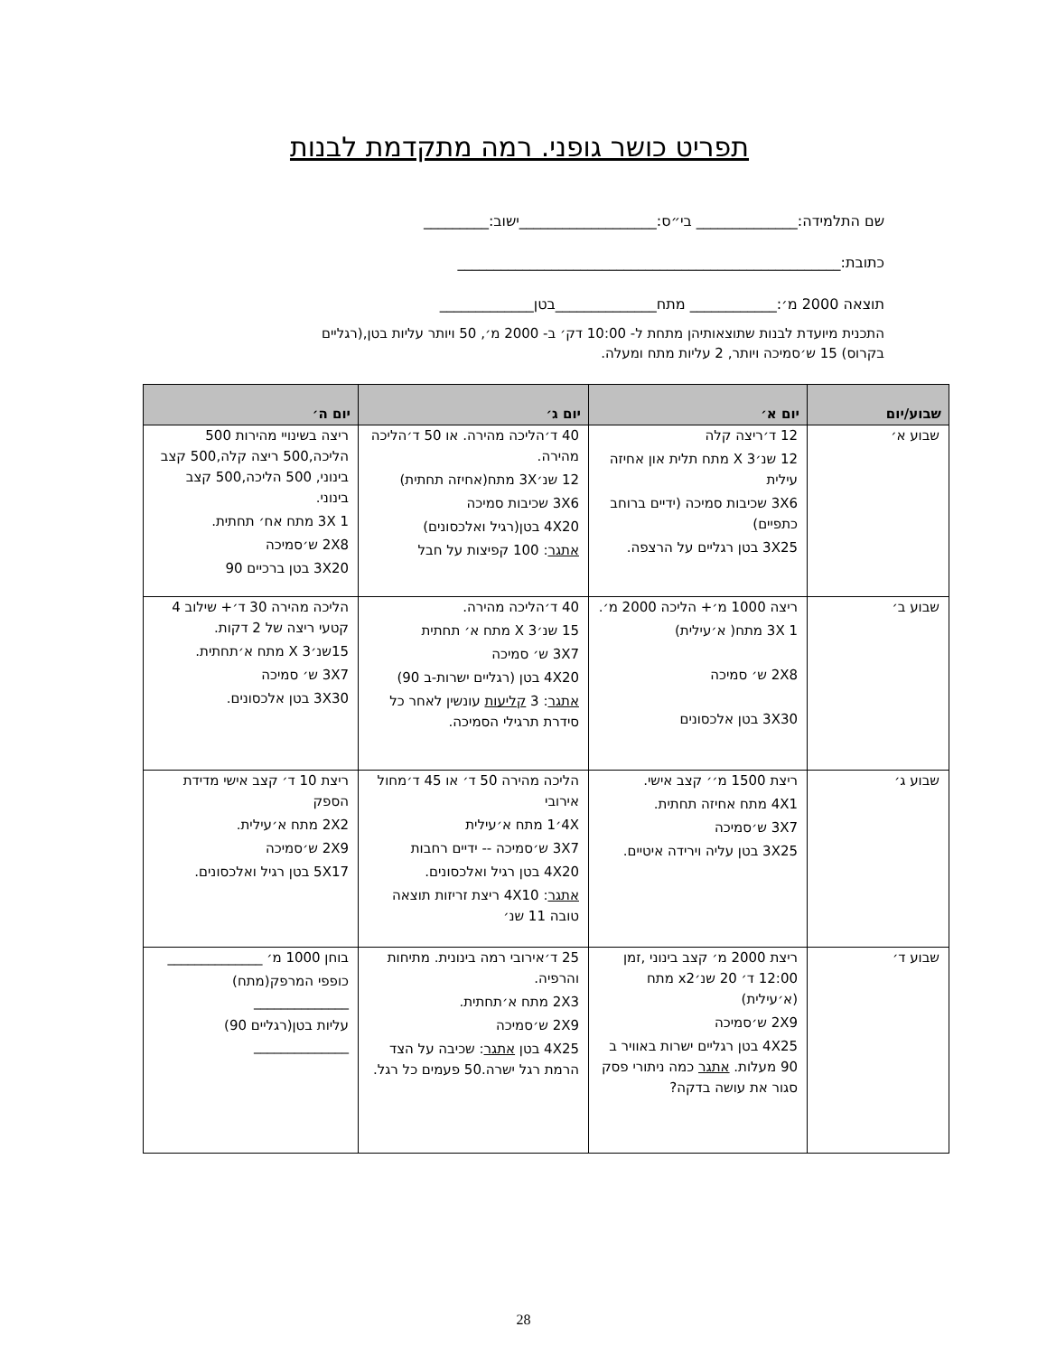תפריט כושר גופני. רמה מתקדמת לבנות
שם התלמידה:______________ בי״ס:___________________ישוב:_________
כתובת:_____________________________________________________
תוצאה 2000 מ׳:____________ מתח______________בטן_____________
התכנית מיועדת לבנות שתוצאותיהן מתחת ל- 10:00 דק׳ ב- 2000 מ׳, 50 ויותר עליות בטן,(רגליים בקרוס) 15 ש׳סמיכה ויותר, 2 עליות מתח ומעלה.
| שבוע/יום | יום א׳ | יום ג׳ | יום ה׳ |
| --- | --- | --- | --- |
| שבוע א׳ | 12 ד׳ריצה קלה 12 שנ׳3 X מתח תלית און אחיזה עילית 3X6 שכיבות סמיכה (ידיים ברוחב כתפיים) 3X25 בטן רגליים על הרצפה. | 40 ד׳הליכה מהירה. או 50 ד׳הליכה מהירה. 12 שנ׳3X מתח(אחיזה תחתית) 3X6 שכיבות סמיכה 4X20 בטן(רגיל ואלכסונים) אתגר : 100 קפיצות על חבל | ריצה בשינויי מהירות 500 הליכה,500 ריצה קלה,500 קצב בינוני, 500 הליכה,500 קצב בינוני. 1 3X מתח אח׳ תחתית. 2X8 ש׳סמיכה 3X20 בטן ברכיים 90 |
| שבוע ב׳ | ריצה 1000 מ׳+ הליכה 2000 מ׳. 1 3X מתח( א׳עילית) 2X8 ש׳ סמיכה 3X30 בטן אלכסונים | 40 ד׳הליכה מהירה. 15 שנ׳3 X מתח א׳ תחתית 3X7 ש׳ סמיכה 4X20 בטן (רגליים ישרות-ב 90) אתגר : 3 קליעות עונשין לאחר כל סידרת תרגילי הסמיכה. | הליכה מהירה 30 ד׳+ שילוב 4 קטעי ריצה של 2 דקות. 15שנ׳3 X מתח א׳תחתית. 3X7 ש׳ סמיכה 3X30 בטן אלכסונים. |
| שבוע ג׳ | ריצת 1500 מ׳׳ קצב אישי. 4X1 מתח אחיזה תחתית. 3X7 ש׳סמיכה 3X25 בטן עליה וירידה איטיים. | הליכה מהירה 50 ד׳ או 45 ד׳מחול אירובי 4X׳1 מתח א׳עילית 3X7 ש׳סמיכה -- ידיים רחבות 4X20 בטן רגיל ואלכסונים. אתגר : 4X10 ריצת זריזות תוצאה טובה 11 שנ׳ | ריצת 10 ד׳ קצב אישי מדידת הספק 2X2 מתח א׳עילית. 2X9 ש׳סמיכה 5X17 בטן רגיל ואלכסונים. |
| שבוע ד׳ | ריצת 2000 מ׳ קצב בינוני ,זמן 12:00 ד׳ 20 שנ׳x2 מתח (א׳עילית) 2X9 ש׳סמיכה 4X25 בטן רגליים ישרות באוויר ב 90 מעלות. אתגר כמה ניתורי פסק סגור את עושה בדקה? | 25 ד׳אירובי רמה בינונית. מתיחות והרפיה. 2X3 מתח א׳תחתית. 2X9 ש׳סמיכה 4X25 בטן אתגר : שכיבה על הצד הרמת רגל ישרה.50 פעמים כל רגל. | בוחן 1000 מ׳ ______________ כופפי המרפק(מתח) ______________ עליות בטן(רגליים 90) ______________ |
28